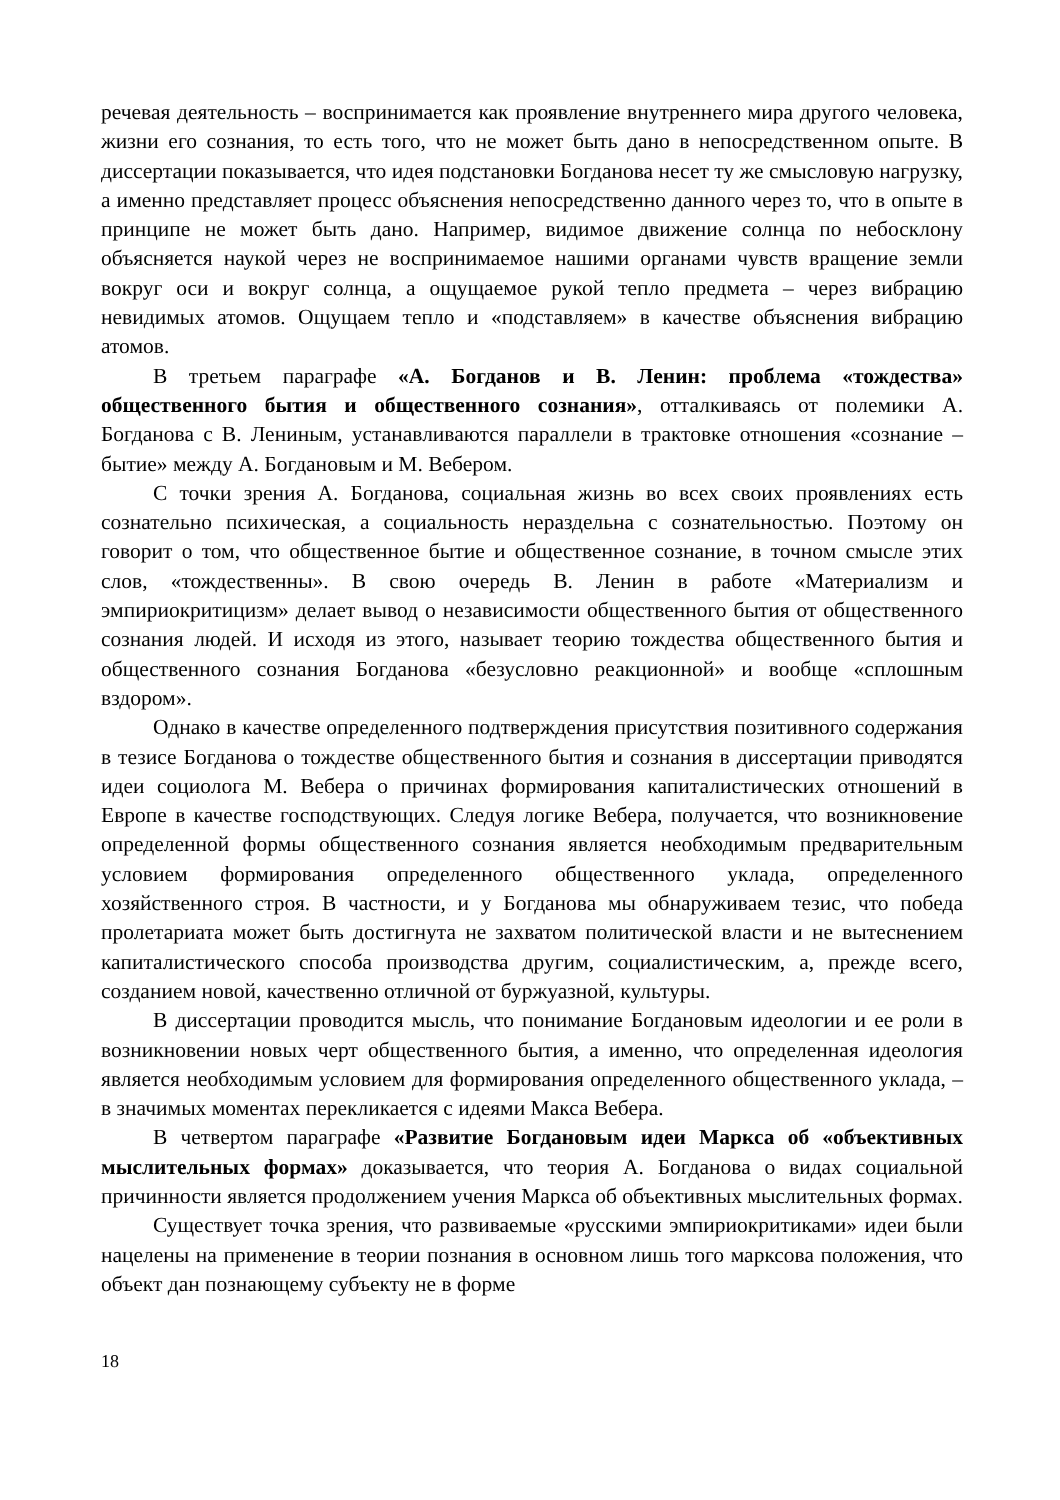речевая деятельность – воспринимается как проявление внутреннего мира другого человека, жизни его сознания, то есть того, что не может быть дано в непосредственном опыте. В диссертации показывается, что идея подстановки Богданова несет ту же смысловую нагрузку, а именно представляет процесс объяснения непосредственно данного через то, что в опыте в принципе не может быть дано. Например, видимое движение солнца по небосклону объясняется наукой через не воспринимаемое нашими органами чувств вращение земли вокруг оси и вокруг солнца, а ощущаемое рукой тепло предмета – через вибрацию невидимых атомов. Ощущаем тепло и «подставляем» в качестве объяснения вибрацию атомов.
В третьем параграфе «А. Богданов и В. Ленин: проблема «тождества» общественного бытия и общественного сознания», отталкиваясь от полемики А. Богданова с В. Лениным, устанавливаются параллели в трактовке отношения «сознание – бытие» между А. Богдановым и М. Вебером.
С точки зрения А. Богданова, социальная жизнь во всех своих проявлениях есть сознательно психическая, а социальность нераздельна с сознательностью. Поэтому он говорит о том, что общественное бытие и общественное сознание, в точном смысле этих слов, «тождественны». В свою очередь В. Ленин в работе «Материализм и эмпириокритицизм» делает вывод о независимости общественного бытия от общественного сознания людей. И исходя из этого, называет теорию тождества общественного бытия и общественного сознания Богданова «безусловно реакционной» и вообще «сплошным вздором».
Однако в качестве определенного подтверждения присутствия позитивного содержания в тезисе Богданова о тождестве общественного бытия и сознания в диссертации приводятся идеи социолога М. Вебера о причинах формирования капиталистических отношений в Европе в качестве господствующих. Следуя логике Вебера, получается, что возникновение определенной формы общественного сознания является необходимым предварительным условием формирования определенного общественного уклада, определенного хозяйственного строя. В частности, и у Богданова мы обнаруживаем тезис, что победа пролетариата может быть достигнута не захватом политической власти и не вытеснением капиталистического способа производства другим, социалистическим, а, прежде всего, созданием новой, качественно отличной от буржуазной, культуры.
В диссертации проводится мысль, что понимание Богдановым идеологии и ее роли в возникновении новых черт общественного бытия, а именно, что определенная идеология является необходимым условием для формирования определенного общественного уклада, – в значимых моментах перекликается с идеями Макса Вебера.
В четвертом параграфе «Развитие Богдановым идеи Маркса об «объективных мыслительных формах» доказывается, что теория А. Богданова о видах социальной причинности является продолжением учения Маркса об объективных мыслительных формах.
Существует точка зрения, что развиваемые «русскими эмпириокритиками» идеи были нацелены на применение в теории познания в основном лишь того марксова положения, что объект дан познающему субъекту не в форме
18